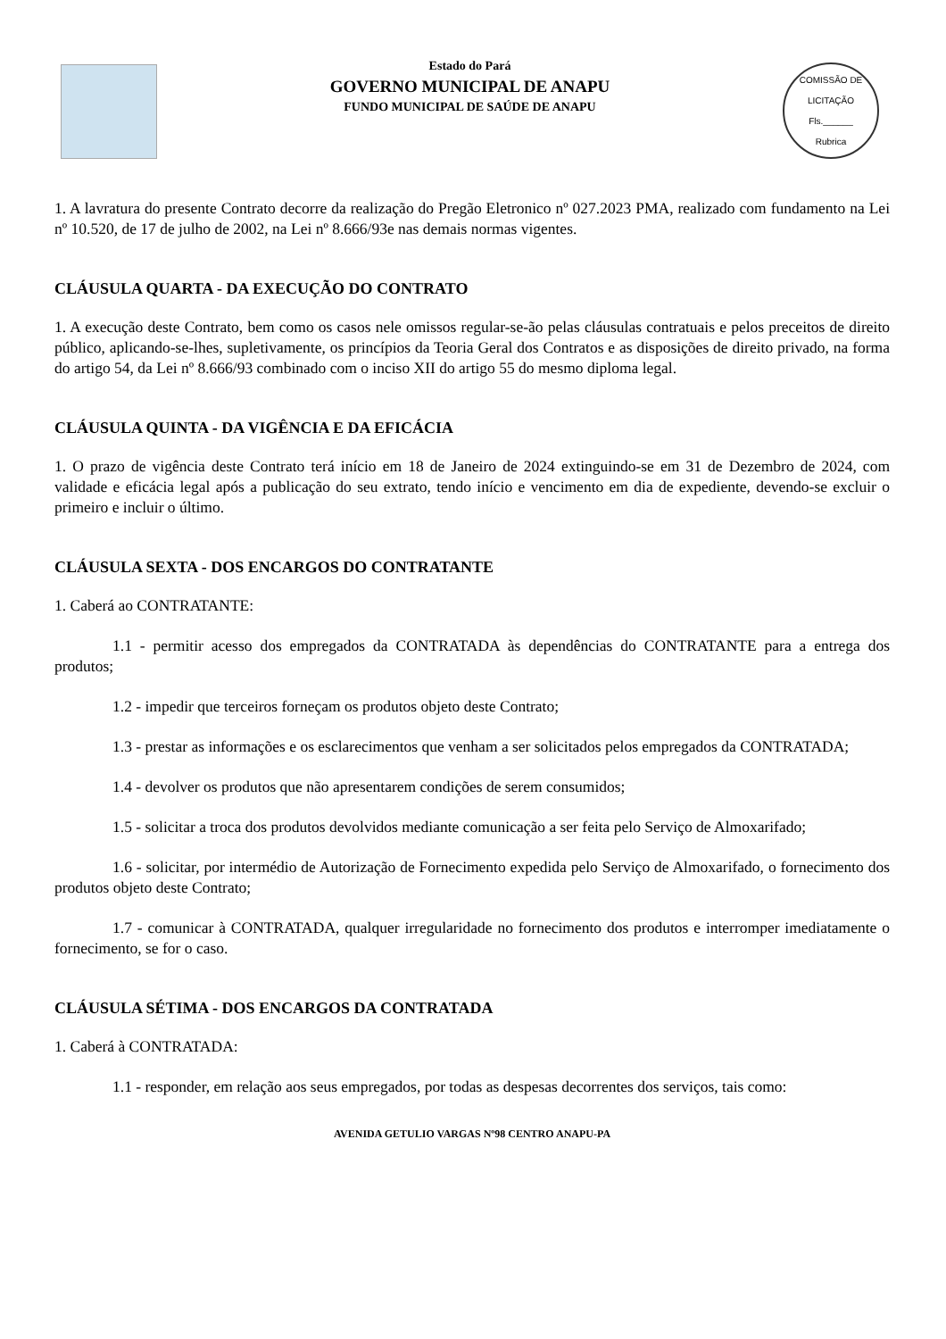Estado do Pará
GOVERNO MUNICIPAL DE ANAPU
FUNDO MUNICIPAL DE SAÚDE DE ANAPU
COMISSÃO DE LICITAÇÃO
Fls.______
Rubrica
1. A lavratura do presente Contrato decorre da realização do Pregão Eletronico nº 027.2023 PMA, realizado com fundamento na Lei nº 10.520, de 17 de julho de 2002, na Lei nº 8.666/93e nas demais normas vigentes.
CLÁUSULA QUARTA - DA EXECUÇÃO DO CONTRATO
1. A execução deste Contrato, bem como os casos nele omissos regular-se-ão pelas cláusulas contratuais e pelos preceitos de direito público, aplicando-se-lhes, supletivamente, os princípios da Teoria Geral dos Contratos e as disposições de direito privado, na forma do artigo 54, da Lei nº 8.666/93 combinado com o inciso XII do artigo 55 do mesmo diploma legal.
CLÁUSULA QUINTA - DA VIGÊNCIA E DA EFICÁCIA
1. O prazo de vigência deste Contrato terá início em 18 de Janeiro de 2024 extinguindo-se em 31 de Dezembro de 2024, com validade e eficácia legal após a publicação do seu extrato, tendo início e vencimento em dia de expediente, devendo-se excluir o primeiro e incluir o último.
CLÁUSULA SEXTA - DOS ENCARGOS DO CONTRATANTE
1. Caberá ao CONTRATANTE:
1.1 - permitir acesso dos empregados da CONTRATADA às dependências do CONTRATANTE para a entrega dos produtos;
1.2 - impedir que terceiros forneçam os produtos objeto deste Contrato;
1.3 - prestar as informações e os esclarecimentos que venham a ser solicitados pelos empregados da CONTRATADA;
1.4 - devolver os produtos que não apresentarem condições de serem consumidos;
1.5 - solicitar a troca dos produtos devolvidos mediante comunicação a ser feita pelo Serviço de Almoxarifado;
1.6 - solicitar, por intermédio de Autorização de Fornecimento expedida pelo Serviço de Almoxarifado, o fornecimento dos produtos objeto deste Contrato;
1.7 - comunicar à CONTRATADA, qualquer irregularidade no fornecimento dos produtos e interromper imediatamente o fornecimento, se for o caso.
CLÁUSULA SÉTIMA - DOS ENCARGOS DA CONTRATADA
1. Caberá à CONTRATADA:
1.1 - responder, em relação aos seus empregados, por todas as despesas decorrentes dos serviços, tais como:
AVENIDA GETULIO VARGAS Nº98 CENTRO ANAPU-PA